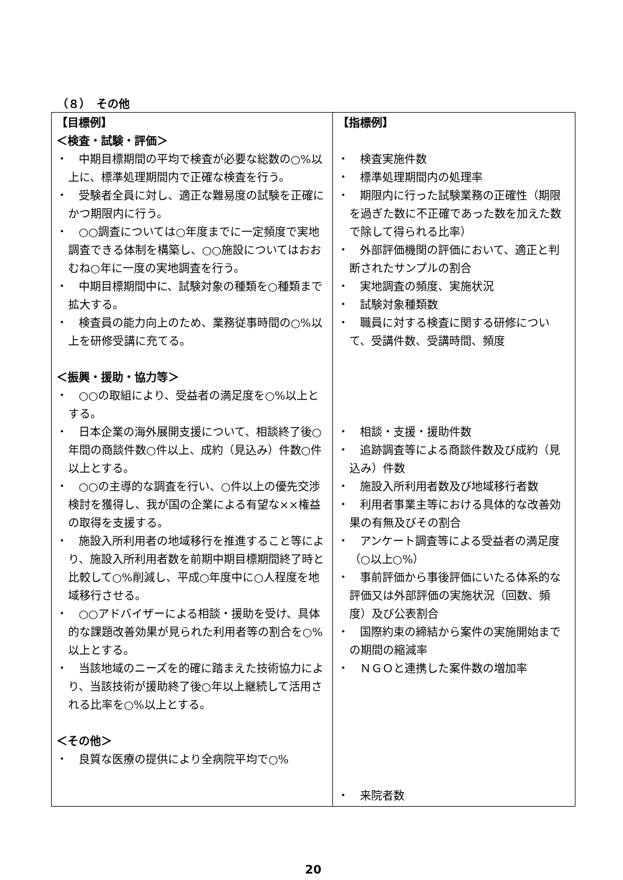（８）　その他
| 【目標例】 ＜検査・試験・評価＞ ・ 中期目標期間の平均で検査が必要な総数の○%以上に、標準処理期間内で正確な検査を行う。 ・ 受験者全員に対し、適正な難易度の試験を正確にかつ期限内に行う。 ・ ○○調査については○年度までに一定頻度で実地調査できる体制を構築し、○○施設についてはおおむね○年に一度の実地調査を行う。 ・ 中期目標期間中に、試験対象の種類を○種類まで拡大する。 ・ 検査員の能力向上のため、業務従事時間の○%以上を研修受講に充てる。 ＜振興・援助・協力等＞ ・ ○○の取組により、受益者の満足度を○%以上とする。 ・ 日本企業の海外展開支援について、相談終了後○年間の商談件数○件以上、成約（見込み）件数○件以上とする。 ・ ○○の主導的な調査を行い、○件以上の優先交渉検討を獲得し、我が国の企業による有望な××権益の取得を支援する。 ・ 施設入所利用者の地域移行を推進すること等により、施設入所利用者数を前期中期目標期間終了時と比較して○%削減し、平成○年度中に○人程度を地域移行させる。 ・ ○○アドバイザーによる相談・援助を受け、具体的な課題改善効果が見られた利用者等の割合を○%以上とする。 ・ 当該地域のニーズを的確に踏まえた技術協力により、当該技術が援助終了後○年以上継続して活用される比率を○%以上とする。 ＜その他＞ ・ 良質な医療の提供により全病院平均で○% | 【指標例】 ・ 検査実施件数 ・ 標準処理期間内の処理率 ・ 期限内に行った試験業務の正確性（期限を過ぎた数に不正確であった数を加えた数で除して得られる比率） ・ 外部評価機関の評価において、適正と判断されたサンプルの割合 ・ 実地調査の頻度、実施状況 ・ 試験対象種類数 ・ 職員に対する検査に関する研修について、受講件数、受講時間、頻度 ・ 相談・支援・援助件数 ・ 追跡調査等による商談件数及び成約（見込み）件数 ・ 施設入所利用者数及び地域移行者数 ・ 利用者事業主等における具体的な改善効果の有無及びその割合 ・ アンケート調査等による受益者の満足度（○以上○%） ・ 事前評価から事後評価にいたる体系的な評価又は外部評価の実施状況（回数、頻度）及び公表割合 ・ 国際約束の締結から案件の実施開始までの期間の縮減率 ・ ＮＧＯと連携した案件数の増加率 ・ 来院者数 |
20